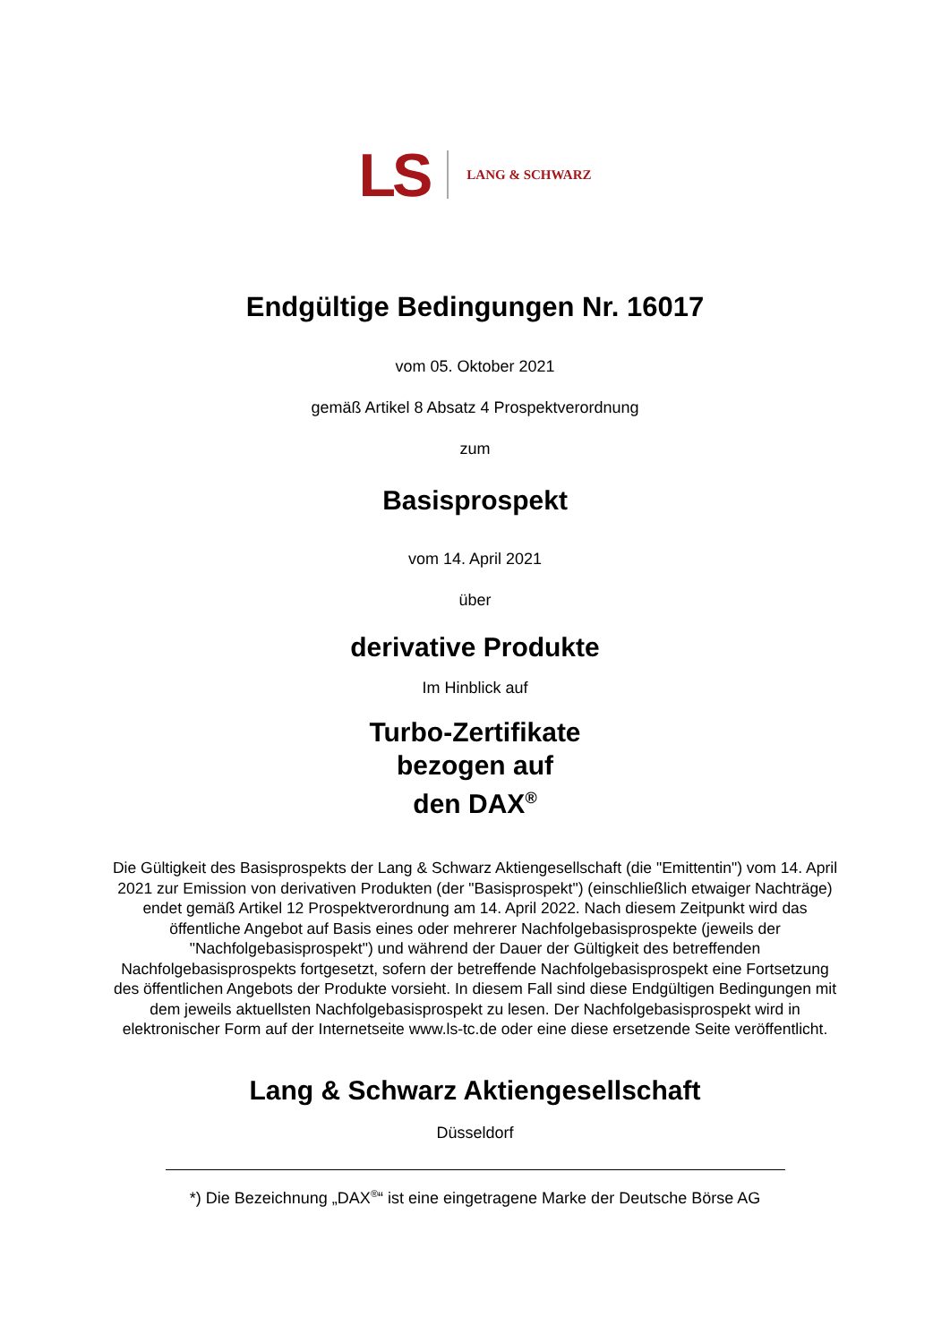LS LANG & SCHWARZ
Endgültige Bedingungen Nr. 16017
vom 05. Oktober 2021
gemäß Artikel 8 Absatz 4 Prospektverordnung
zum
Basisprospekt
vom 14. April 2021
über
derivative Produkte
Im Hinblick auf
Turbo-Zertifikate
bezogen auf
den DAX<sup>®</sup>
Die Gültigkeit des Basisprospekts der Lang & Schwarz Aktiengesellschaft (die "Emittentin") vom 14. April 2021 zur Emission von derivativen Produkten (der "Basisprospekt") (einschließlich etwaiger Nachträge) endet gemäß Artikel 12 Prospektverordnung am 14. April 2022. Nach diesem Zeitpunkt wird das öffentliche Angebot auf Basis eines oder mehrerer Nachfolgebasisprospekte (jeweils der "Nachfolgebasisprospekt") und während der Dauer der Gültigkeit des betreffenden Nachfolgebasisprospekts fortgesetzt, sofern der betreffende Nachfolgebasisprospekt eine Fortsetzung des öffentlichen Angebots der Produkte vorsieht. In diesem Fall sind diese Endgültigen Bedingungen mit dem jeweils aktuellsten Nachfolgebasisprospekt zu lesen. Der Nachfolgebasisprospekt wird in elektronischer Form auf der Internetseite www.ls-tc.de oder eine diese ersetzende Seite veröffentlicht.
Lang & Schwarz Aktiengesellschaft
Düsseldorf
*) Die Bezeichnung „DAX<sup>®</sup>“ ist eine eingetragene Marke der Deutsche Börse AG